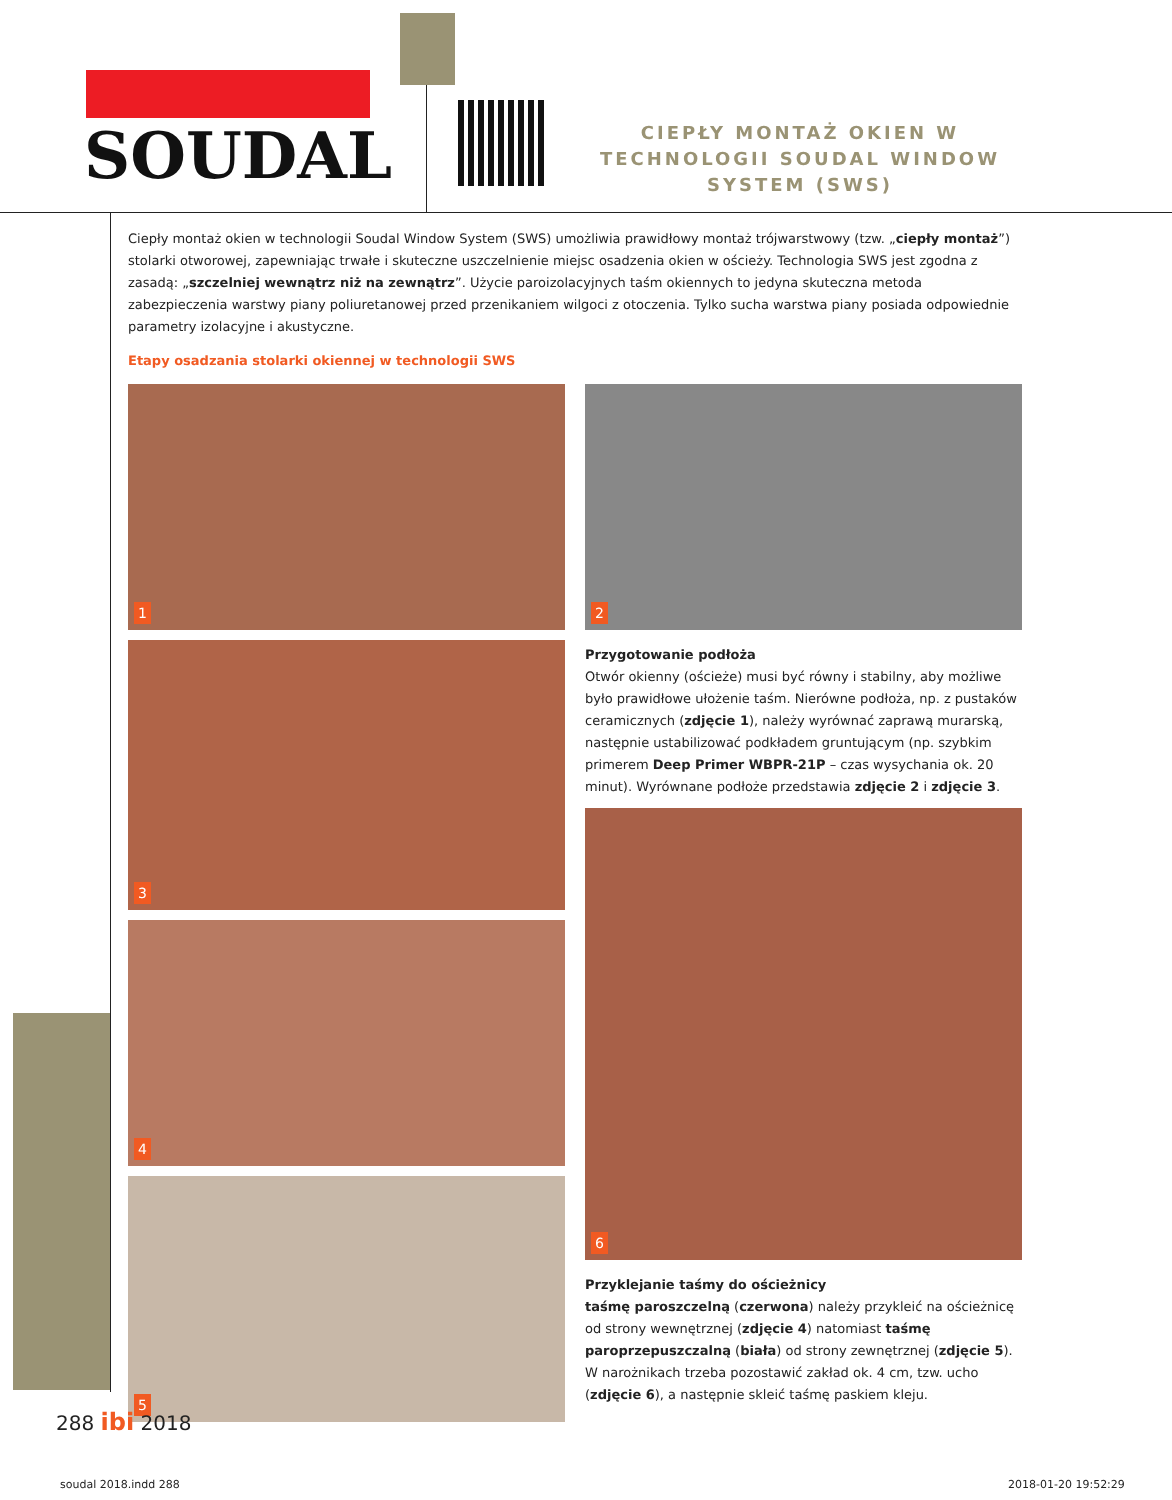SOUDAL
CIEPŁY MONTAŻ OKIEN W TECHNOLOGII SOUDAL WINDOW SYSTEM (SWS)
Ciepły montaż okien w technologii Soudal Window System (SWS) umożliwia prawidłowy montaż trójwarstwowy (tzw. „ciepły montaż”) stolarki otworowej, zapewniając trwałe i skuteczne uszczelnienie miejsc osadzenia okien w ościeży. Technologia SWS jest zgodna z zasadą: „szczelniej wewnątrz niż na zewnątrz”. Użycie paroizolacyjnych taśm okiennych to jedyna skuteczna metoda zabezpieczenia warstwy piany poliuretanowej przed przenikaniem wilgoci z otoczenia. Tylko sucha warstwa piany posiada odpowiednie parametry izolacyjne i akustyczne.
Etapy osadzania stolarki okiennej w technologii SWS
1
3
4
5
2
Przygotowanie podłoża
Otwór okienny (ościeże) musi być równy i stabilny, aby możliwe było prawidłowe ułożenie taśm. Nierówne podłoża, np. z pustaków ceramicznych (zdjęcie 1), należy wyrównać zaprawą murarską, następnie ustabilizować podkładem gruntującym (np. szybkim primerem Deep Primer WBPR-21P – czas wysychania ok. 20 minut). Wyrównane podłoże przedstawia zdjęcie 2 i zdjęcie 3.
6
Przyklejanie taśmy do ościeżnicy
taśmę paroszczelną (czerwona) należy przykleić na ościeżnicę od strony wewnętrznej (zdjęcie 4) natomiast taśmę paroprzepuszczalną (biała) od strony zewnętrznej (zdjęcie 5). W narożnikach trzeba pozostawić zakład ok. 4 cm, tzw. ucho (zdjęcie 6), a następnie skleić taśmę paskiem kleju.
288 ibi 2018
soudal 2018.indd 288 2018-01-20 19:52:29